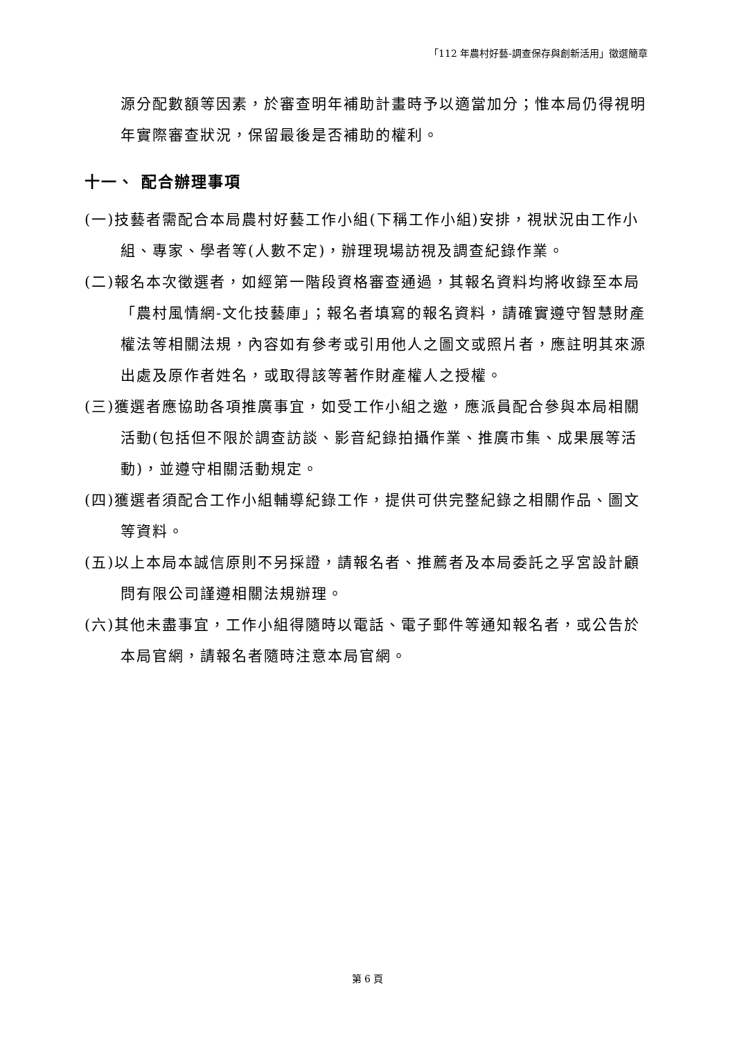「112 年農村好藝-調查保存與創新活用」徵選簡章
源分配數額等因素，於審查明年補助計畫時予以適當加分；惟本局仍得視明年實際審查狀況，保留最後是否補助的權利。
十一、 配合辦理事項
(一)技藝者需配合本局農村好藝工作小組(下稱工作小組)安排，視狀況由工作小組、專家、學者等(人數不定)，辦理現場訪視及調查紀錄作業。
(二)報名本次徵選者，如經第一階段資格審查通過，其報名資料均將收錄至本局「農村風情網-文化技藝庫」；報名者填寫的報名資料，請確實遵守智慧財產權法等相關法規，內容如有參考或引用他人之圖文或照片者，應註明其來源出處及原作者姓名，或取得該等著作財產權人之授權。
(三)獲選者應協助各項推廣事宜，如受工作小組之邀，應派員配合參與本局相關活動(包括但不限於調查訪談、影音紀錄拍攝作業、推廣市集、成果展等活動)，並遵守相關活動規定。
(四)獲選者須配合工作小組輔導紀錄工作，提供可供完整紀錄之相關作品、圖文等資料。
(五)以上本局本誠信原則不另採證，請報名者、推薦者及本局委託之孚宮設計顧問有限公司謹遵相關法規辦理。
(六)其他未盡事宜，工作小組得隨時以電話、電子郵件等通知報名者，或公告於本局官網，請報名者隨時注意本局官網。
第 6 頁